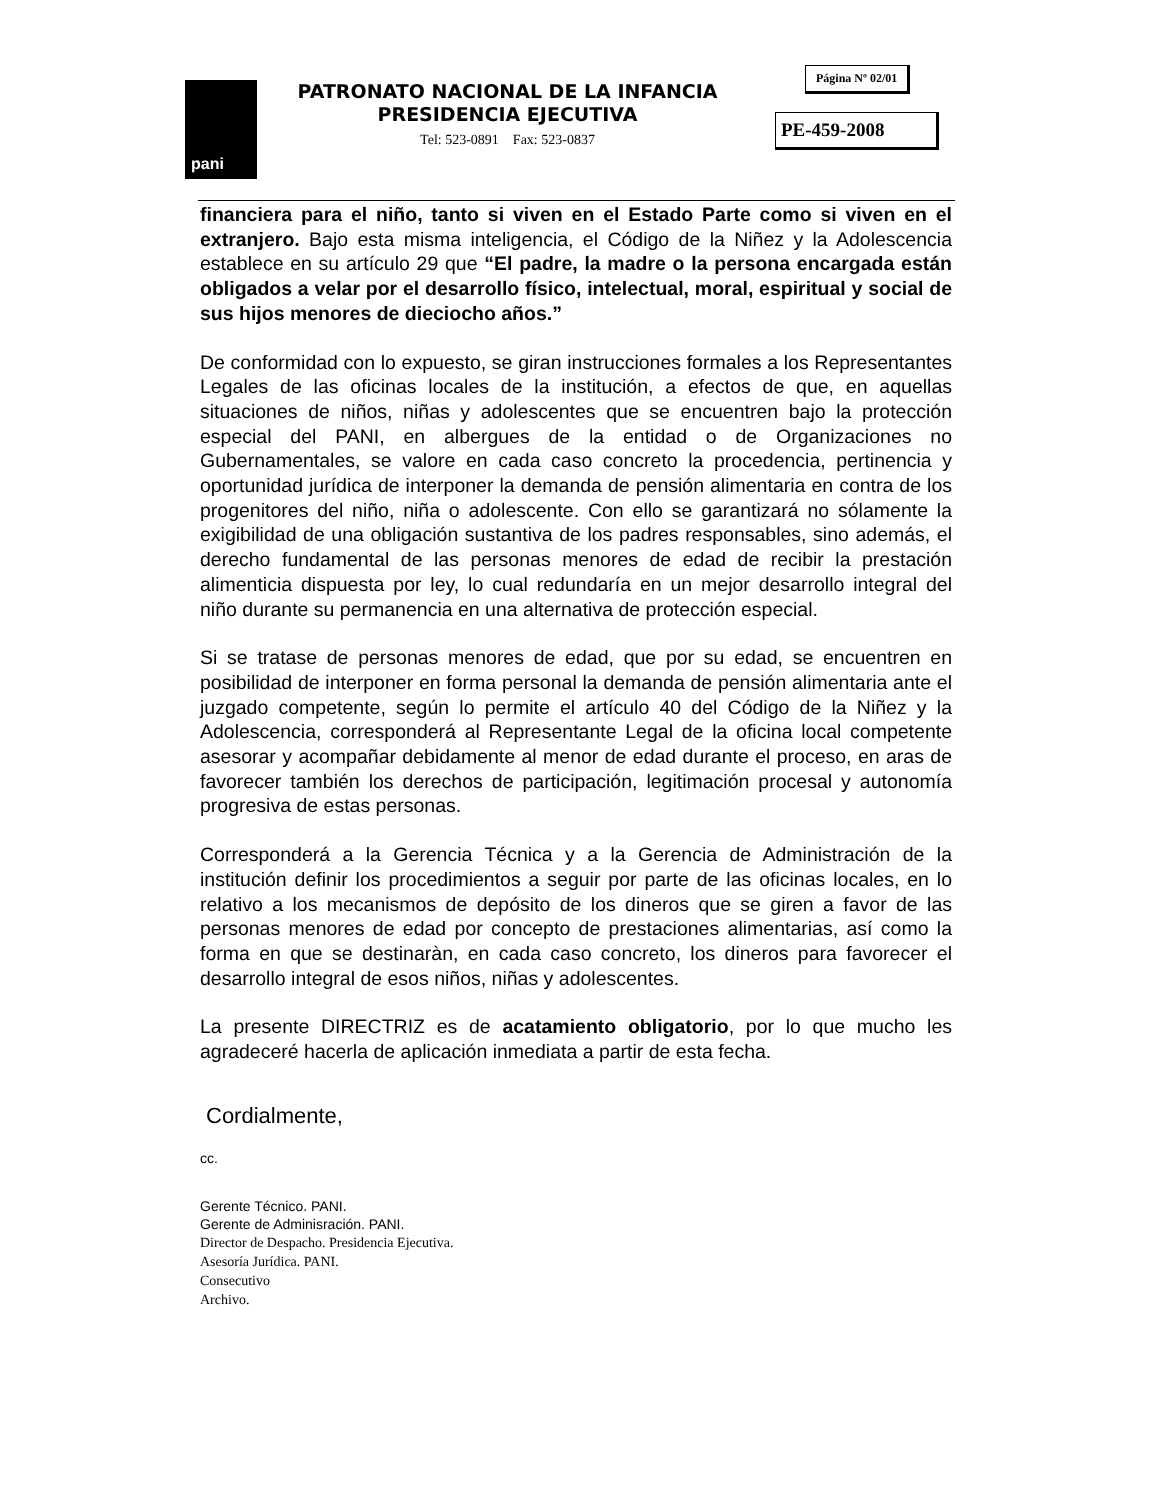pani
PATRONATO NACIONAL DE LA INFANCIA
PRESIDENCIA EJECUTIVA
Tel: 523-0891 Fax: 523-0837
Página Nº 02/01
PE-459-2008
financiera para el niño, tanto si viven en el Estado Parte como si viven en el extranjero. Bajo esta misma inteligencia, el Código de la Niñez y la Adolescencia establece en su artículo 29 que “El padre, la madre o la persona encargada están obligados a velar por el desarrollo físico, intelectual, moral, espiritual y social de sus hijos menores de dieciocho años.”
De conformidad con lo expuesto, se giran instrucciones formales a los Representantes Legales de las oficinas locales de la institución, a efectos de que, en aquellas situaciones de niños, niñas y adolescentes que se encuentren bajo la protección especial del PANI, en albergues de la entidad o de Organizaciones no Gubernamentales, se valore en cada caso concreto la procedencia, pertinencia y oportunidad jurídica de interponer la demanda de pensión alimentaria en contra de los progenitores del niño, niña o adolescente. Con ello se garantizará no sólamente la exigibilidad de una obligación sustantiva de los padres responsables, sino además, el derecho fundamental de las personas menores de edad de recibir la prestación alimenticia dispuesta por ley, lo cual redundaría en un mejor desarrollo integral del niño durante su permanencia en una alternativa de protección especial.
Si se tratase de personas menores de edad, que por su edad, se encuentren en posibilidad de interponer en forma personal la demanda de pensión alimentaria ante el juzgado competente, según lo permite el artículo 40 del Código de la Niñez y la Adolescencia, corresponderá al Representante Legal de la oficina local competente asesorar y acompañar debidamente al menor de edad durante el proceso, en aras de favorecer también los derechos de participación, legitimación procesal y autonomía progresiva de estas personas.
Corresponderá a la Gerencia Técnica y a la Gerencia de Administración de la institución definir los procedimientos a seguir por parte de las oficinas locales, en lo relativo a los mecanismos de depósito de los dineros que se giren a favor de las personas menores de edad por concepto de prestaciones alimentarias, así como la forma en que se destinaràn, en cada caso concreto, los dineros para favorecer el desarrollo integral de esos niños, niñas y adolescentes.
La presente DIRECTRIZ es de acatamiento obligatorio, por lo que mucho les agradeceré hacerla de aplicación inmediata a partir de esta fecha.
Cordialmente,
cc.
Gerente Técnico. PANI.
Gerente de Adminisración. PANI.
Director de Despacho. Presidencia Ejecutiva.
Asesoría Jurídica. PANI.
Consecutivo
Archivo.